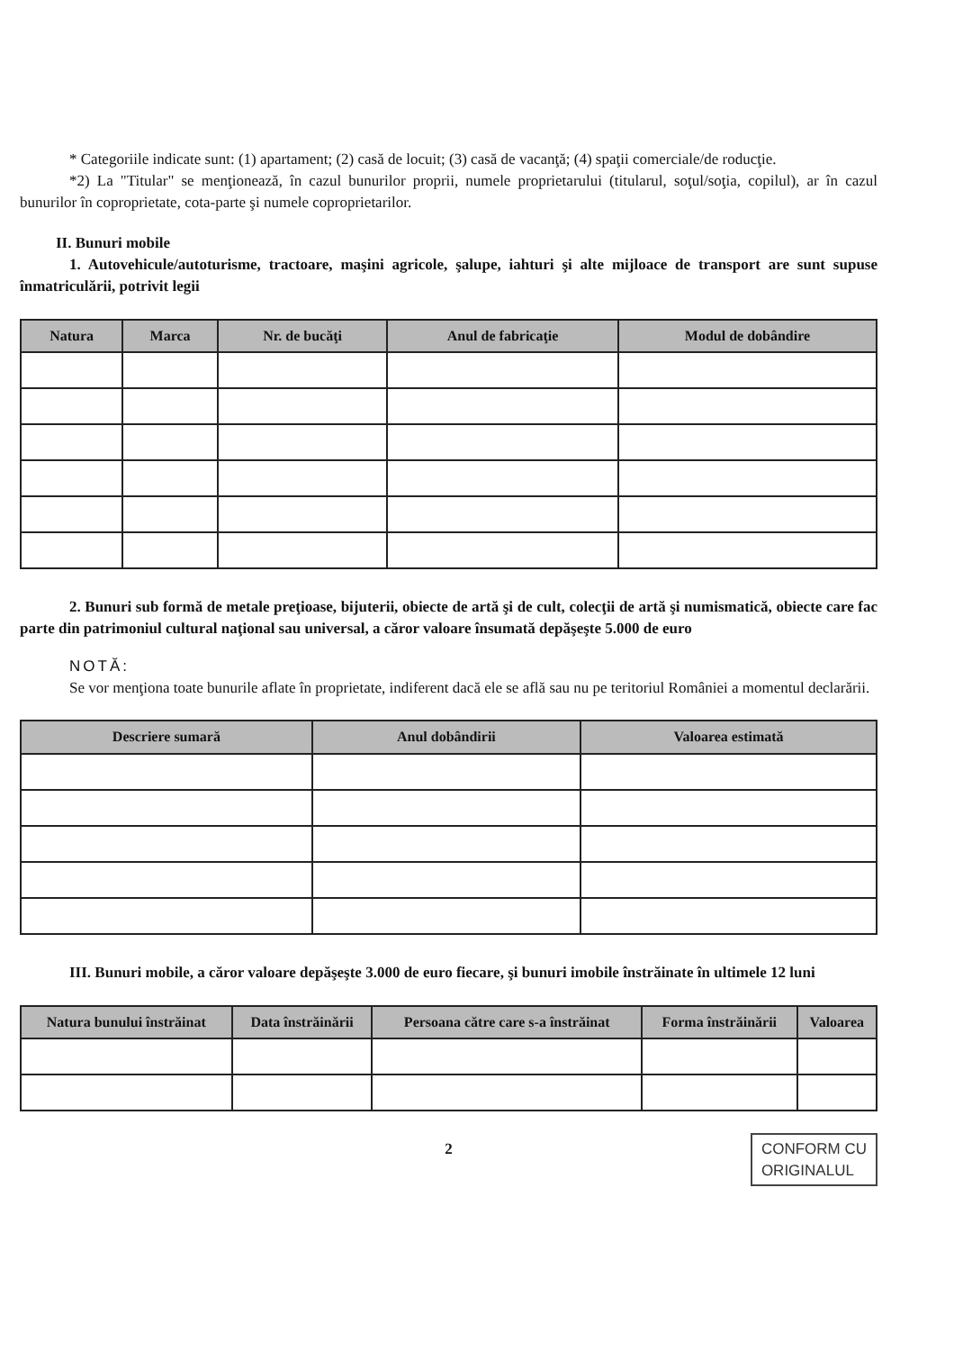* Categoriile indicate sunt: (1) apartament; (2) casă de locuit; (3) casă de vacanţă; (4) spaţii comerciale/de roducţie.
*2) La "Titular" se menţionează, în cazul bunurilor proprii, numele proprietarului (titularul, soţul/soţia, copilul), ar în cazul bunurilor în coproprietate, cota-parte şi numele coproprietarilor.
II. Bunuri mobile
1. Autovehicule/autoturisme, tractoare, maşini agricole, şalupe, iahturi şi alte mijloace de transport are sunt supuse înmatriculării, potrivit legii
| Natura | Marca | Nr. de bucăţi | Anul de fabricaţie | Modul de dobândire |
| --- | --- | --- | --- | --- |
2. Bunuri sub formă de metale preţioase, bijuterii, obiecte de artă şi de cult, colecţii de artă şi numismatică, obiecte care fac parte din patrimoniul cultural naţional sau universal, a căror valoare însumată depăşeşte 5.000 de euro
NOTĂ:
Se vor menţiona toate bunurile aflate în proprietate, indiferent dacă ele se află sau nu pe teritoriul României a momentul declarării.
| Descriere sumară | Anul dobândirii | Valoarea estimată |
| --- | --- | --- |
III. Bunuri mobile, a căror valoare depăşeşte 3.000 de euro fiecare, şi bunuri imobile înstrăinate în ultimele 12 luni
| Natura bunului înstrăinat | Data înstrăinării | Persoana către care s-a înstrăinat | Forma înstrăinării | Valoarea |
| --- | --- | --- | --- | --- |
2
CONFORM CU
ORIGINALUL